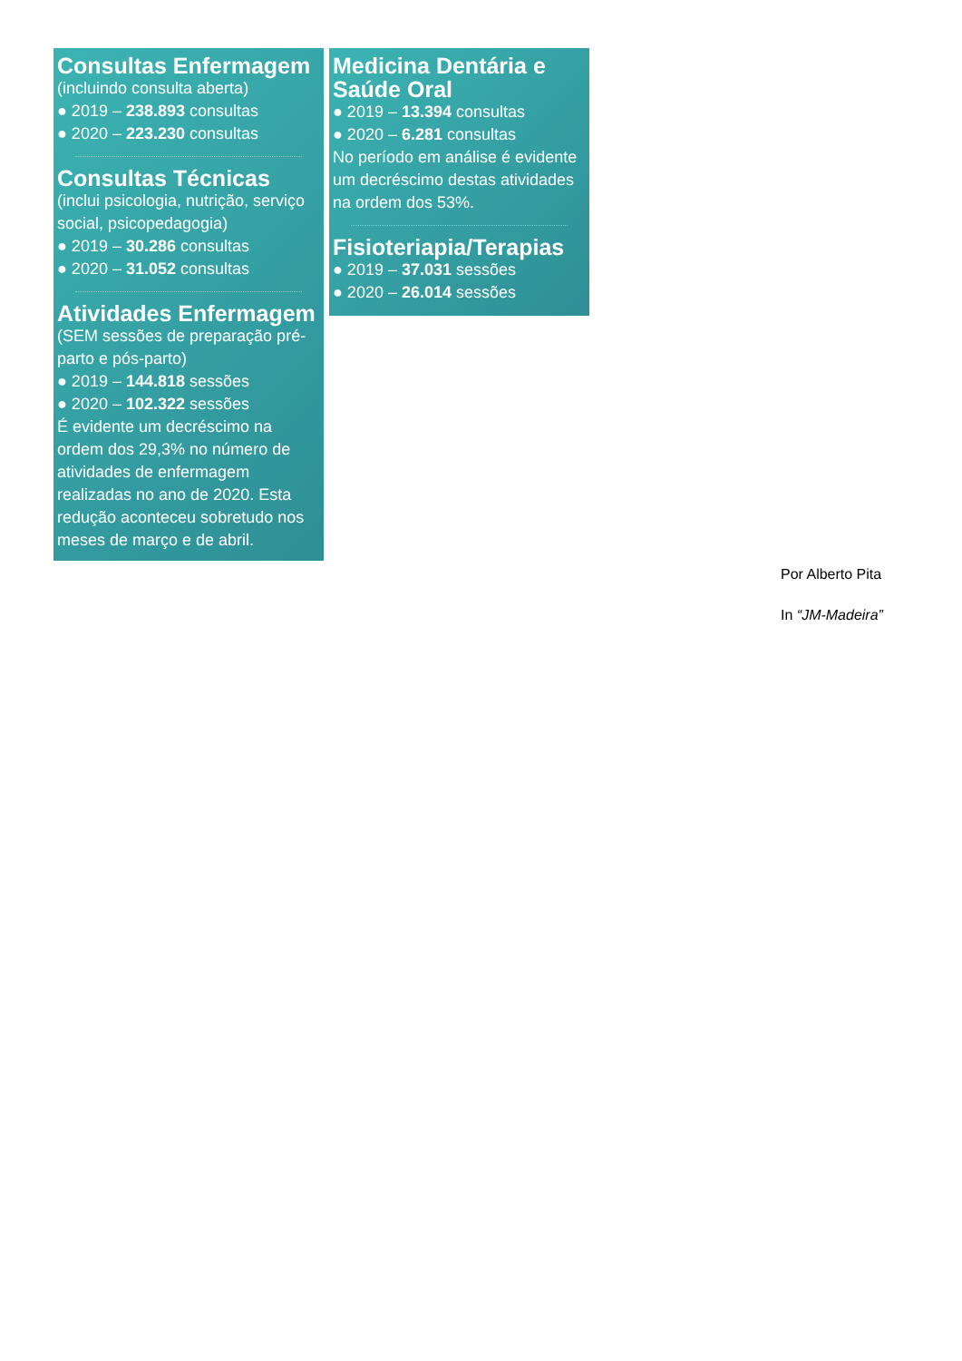Consultas Enfermagem
(incluindo consulta aberta)
● 2019 – 238.893 consultas
● 2020 – 223.230 consultas
Consultas Técnicas
(inclui psicologia, nutrição, serviço social, psicopedagogia)
● 2019 – 30.286 consultas
● 2020 – 31.052 consultas
Atividades Enfermagem
(SEM sessões de preparação pré-parto e pós-parto)
● 2019 – 144.818 sessões
● 2020 – 102.322 sessões
É evidente um decréscimo na ordem dos 29,3% no número de atividades de enfermagem realizadas no ano de 2020. Esta redução aconteceu sobretudo nos meses de março e de abril.
Medicina Dentária e Saúde Oral
● 2019 – 13.394 consultas
● 2020 – 6.281 consultas
No período em análise é evidente um decréscimo destas atividades na ordem dos 53%.
Fisioteriapia/Terapias
● 2019 – 37.031 sessões
● 2020 – 26.014 sessões
Por Alberto Pita
In “JM-Madeira”